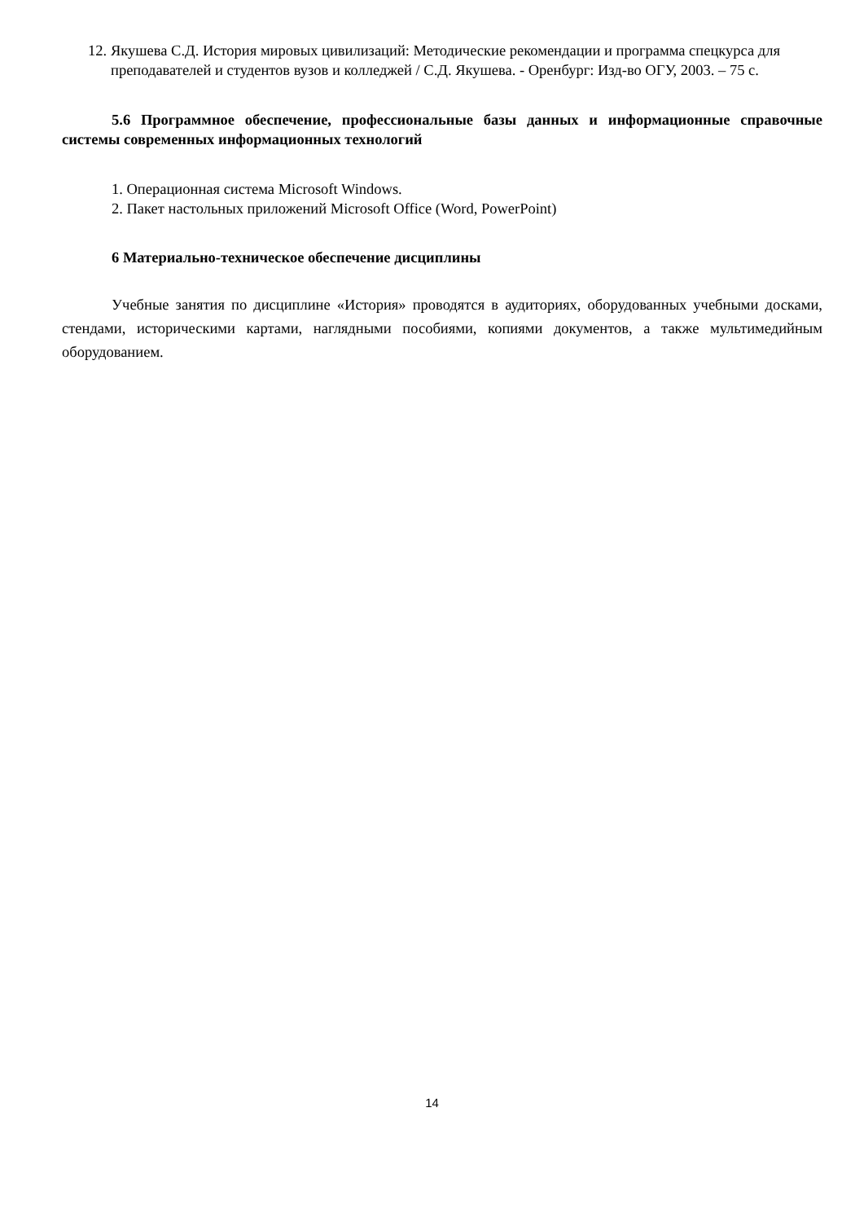12. Якушева С.Д. История мировых цивилизаций: Методические рекомендации и программа спецкурса для преподавателей и студентов вузов и колледжей / С.Д. Якушева. - Оренбург: Изд-во ОГУ, 2003. – 75 с.
5.6 Программное обеспечение, профессиональные базы данных и информационные справочные системы современных информационных технологий
1. Операционная система Microsoft Windows.
2. Пакет настольных приложений Microsoft Office (Word, PowerPoint)
6 Материально-техническое обеспечение дисциплины
Учебные занятия по дисциплине «История» проводятся в аудиториях, оборудованных учебными досками, стендами, историческими картами, наглядными пособиями, копиями документов, а также мультимедийным оборудованием.
14